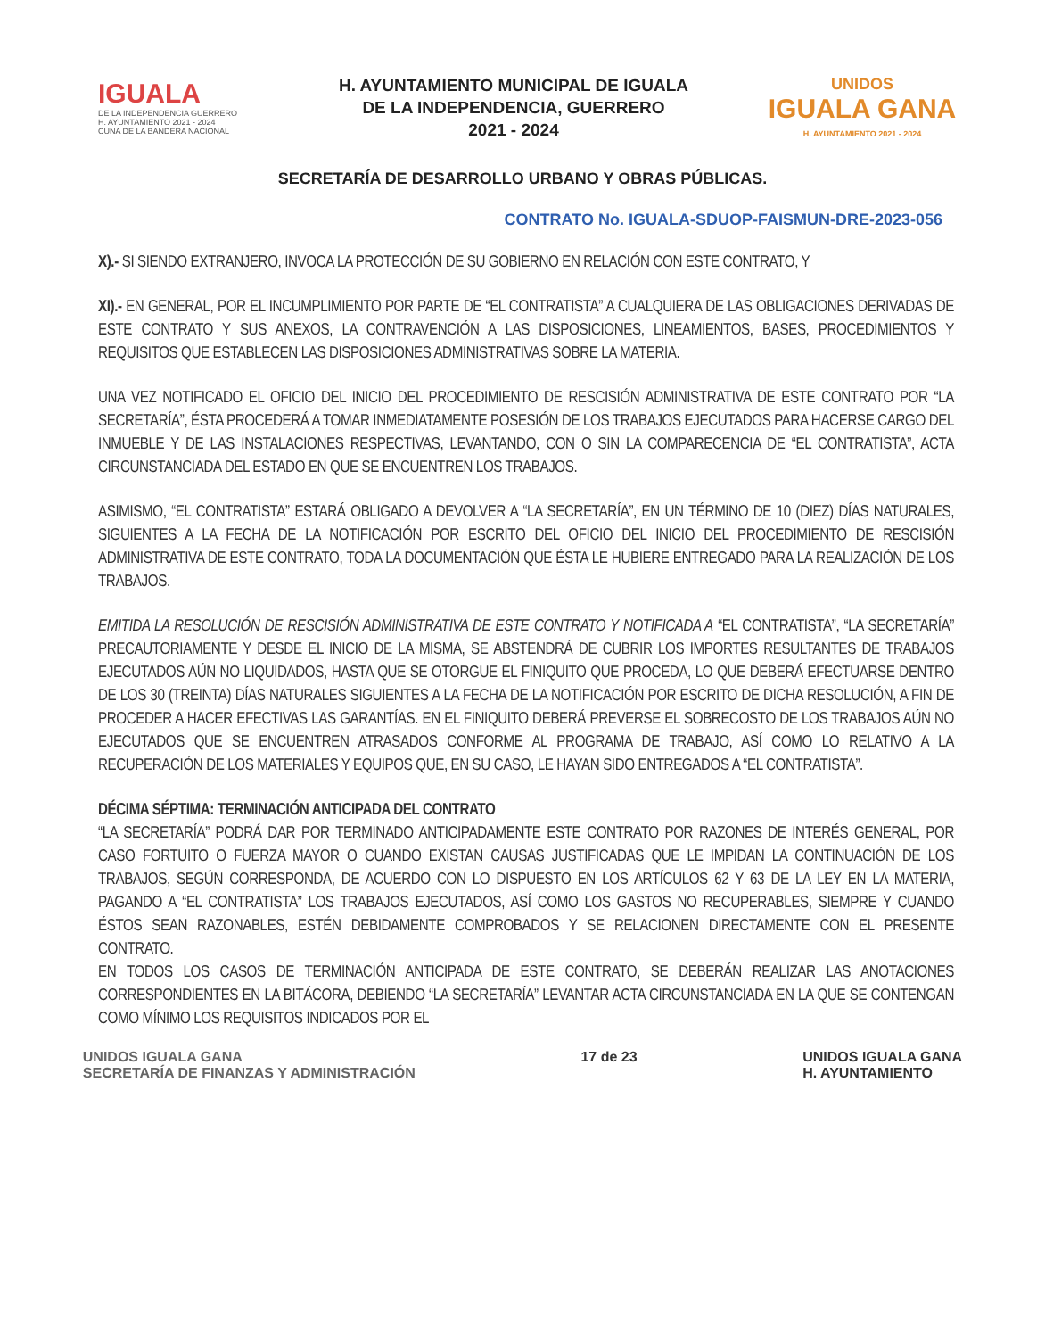IGUALA
DE LA INDEPENDENCIA GUERRERO
H. AYUNTAMIENTO 2021 - 2024
CUNA DE LA BANDERA NACIONAL
H. AYUNTAMIENTO MUNICIPAL DE IGUALA
DE LA INDEPENDENCIA, GUERRERO
2021 - 2024
UNIDOS
IGUALA GANA
H. AYUNTAMIENTO 2021 - 2024
SECRETARÍA DE DESARROLLO URBANO Y OBRAS PÚBLICAS.
CONTRATO No. IGUALA-SDUOP-FAISMUN-DRE-2023-056
X).- SI SIENDO EXTRANJERO, INVOCA LA PROTECCIÓN DE SU GOBIERNO EN RELACIÓN CON ESTE CONTRATO, Y
XI).- EN GENERAL, POR EL INCUMPLIMIENTO POR PARTE DE “EL CONTRATISTA” A CUALQUIERA DE LAS OBLIGACIONES DERIVADAS DE ESTE CONTRATO Y SUS ANEXOS, LA CONTRAVENCIÓN A LAS DISPOSICIONES, LINEAMIENTOS, BASES, PROCEDIMIENTOS Y REQUISITOS QUE ESTABLECEN LAS DISPOSICIONES ADMINISTRATIVAS SOBRE LA MATERIA.
UNA VEZ NOTIFICADO EL OFICIO DEL INICIO DEL PROCEDIMIENTO DE RESCISIÓN ADMINISTRATIVA DE ESTE CONTRATO POR “LA SECRETARÍA”, ÉSTA PROCEDERÁ A TOMAR INMEDIATAMENTE POSESIÓN DE LOS TRABAJOS EJECUTADOS PARA HACERSE CARGO DEL INMUEBLE Y DE LAS INSTALACIONES RESPECTIVAS, LEVANTANDO, CON O SIN LA COMPARECENCIA DE “EL CONTRATISTA”, ACTA CIRCUNSTANCIADA DEL ESTADO EN QUE SE ENCUENTREN LOS TRABAJOS.
ASIMISMO, “EL CONTRATISTA” ESTARÁ OBLIGADO A DEVOLVER A “LA SECRETARÍA”, EN UN TÉRMINO DE 10 (DIEZ) DÍAS NATURALES, SIGUIENTES A LA FECHA DE LA NOTIFICACIÓN POR ESCRITO DEL OFICIO DEL INICIO DEL PROCEDIMIENTO DE RESCISIÓN ADMINISTRATIVA DE ESTE CONTRATO, TODA LA DOCUMENTACIÓN QUE ÉSTA LE HUBIERE ENTREGADO PARA LA REALIZACIÓN DE LOS TRABAJOS.
EMITIDA LA RESOLUCIÓN DE RESCISIÓN ADMINISTRATIVA DE ESTE CONTRATO Y NOTIFICADA A “EL CONTRATISTA”, “LA SECRETARÍA” PRECAUTORIAMENTE Y DESDE EL INICIO DE LA MISMA, SE ABSTENDRÁ DE CUBRIR LOS IMPORTES RESULTANTES DE TRABAJOS EJECUTADOS AÚN NO LIQUIDADOS, HASTA QUE SE OTORGUE EL FINIQUITO QUE PROCEDA, LO QUE DEBERÁ EFECTUARSE DENTRO DE LOS 30 (TREINTA) DÍAS NATURALES SIGUIENTES A LA FECHA DE LA NOTIFICACIÓN POR ESCRITO DE DICHA RESOLUCIÓN, A FIN DE PROCEDER A HACER EFECTIVAS LAS GARANTÍAS. EN EL FINIQUITO DEBERÁ PREVERSE EL SOBRECOSTO DE LOS TRABAJOS AÚN NO EJECUTADOS QUE SE ENCUENTREN ATRASADOS CONFORME AL PROGRAMA DE TRABAJO, ASÍ COMO LO RELATIVO A LA RECUPERACIÓN DE LOS MATERIALES Y EQUIPOS QUE, EN SU CASO, LE HAYAN SIDO ENTREGADOS A “EL CONTRATISTA”.
DÉCIMA SÉPTIMA: TERMINACIÓN ANTICIPADA DEL CONTRATO
“LA SECRETARÍA” PODRÁ DAR POR TERMINADO ANTICIPADAMENTE ESTE CONTRATO POR RAZONES DE INTERÉS GENERAL, POR CASO FORTUITO O FUERZA MAYOR O CUANDO EXISTAN CAUSAS JUSTIFICADAS QUE LE IMPIDAN LA CONTINUACIÓN DE LOS TRABAJOS, SEGÚN CORRESPONDA, DE ACUERDO CON LO DISPUESTO EN LOS ARTÍCULOS 62 Y 63 DE LA LEY EN LA MATERIA, PAGANDO A “EL CONTRATISTA” LOS TRABAJOS EJECUTADOS, ASÍ COMO LOS GASTOS NO RECUPERABLES, SIEMPRE Y CUANDO ÉSTOS SEAN RAZONABLES, ESTÉN DEBIDAMENTE COMPROBADOS Y SE RELACIONEN DIRECTAMENTE CON EL PRESENTE CONTRATO.
EN TODOS LOS CASOS DE TERMINACIÓN ANTICIPADA DE ESTE CONTRATO, SE DEBERÁN REALIZAR LAS ANOTACIONES CORRESPONDIENTES EN LA BITÁCORA, DEBIENDO “LA SECRETARÍA” LEVANTAR ACTA CIRCUNSTANCIADA EN LA QUE SE CONTENGAN COMO MÍNIMO LOS REQUISITOS INDICADOS POR EL
UNIDOS IGUALA GANA
SECRETARÍA DE FINANZAS Y ADMINISTRACIÓN 17 de 23 UNIDOS IGUALA GANA
H. AYUNTAMIENTO